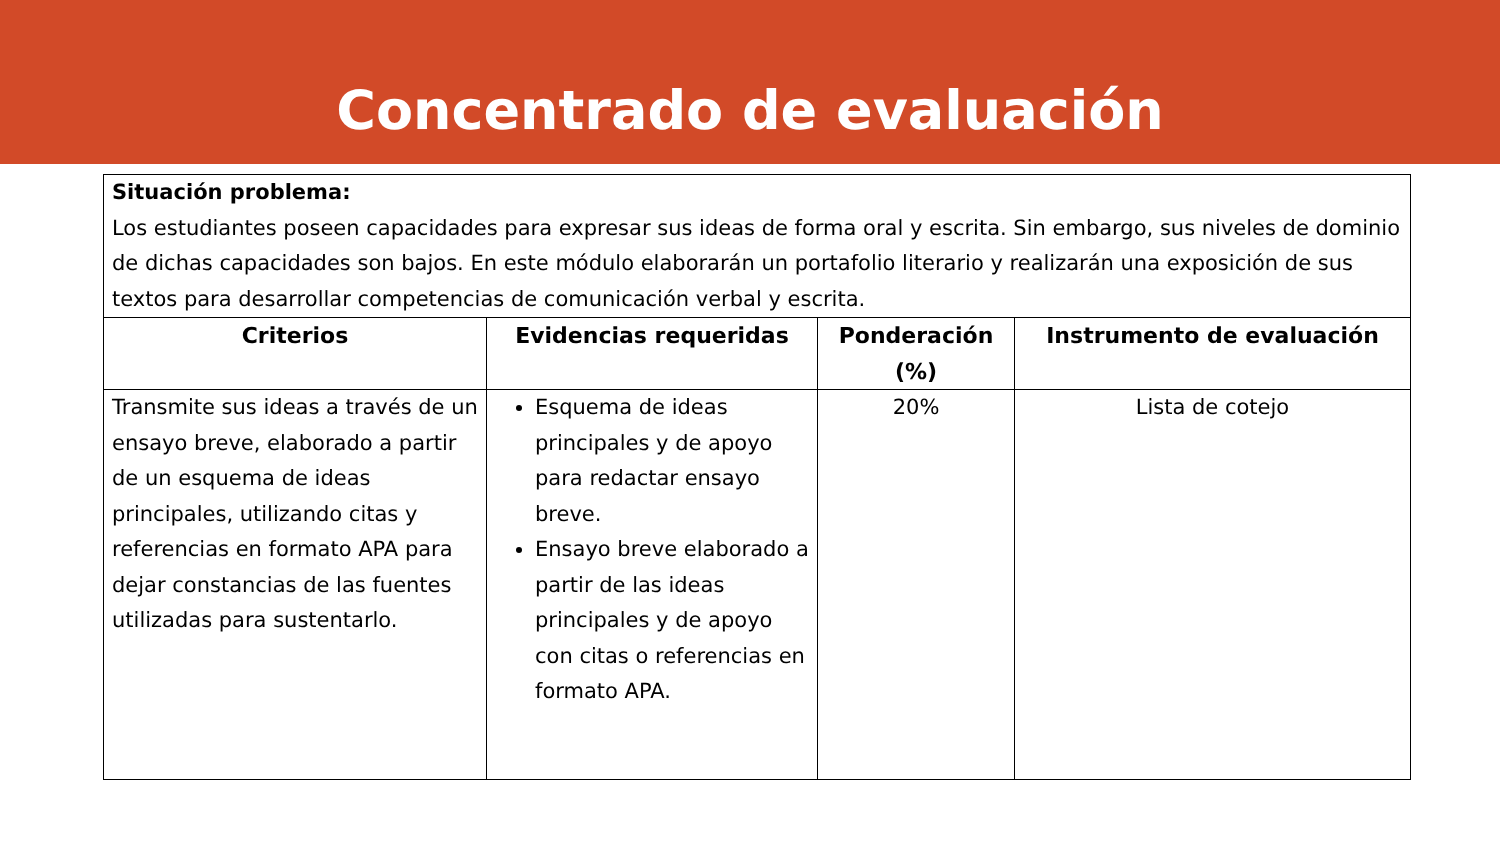Concentrado de evaluación
| Situación problema: Los estudiantes poseen capacidades para expresar sus ideas de forma oral y escrita. Sin embargo, sus niveles de dominio de dichas capacidades son bajos. En este módulo elaborarán un portafolio literario y realizarán una exposición de sus textos para desarrollar competencias de comunicación verbal y escrita. | | | |
| Criterios | Evidencias requeridas | Ponderación (%) | Instrumento de evaluación |
| Transmite sus ideas a través de un ensayo breve, elaborado a partir de un esquema de ideas principales, utilizando citas y referencias en formato APA para dejar constancias de las fuentes utilizadas para sustentarlo. | Esquema de ideas principales y de apoyo para redactar ensayo breve. Ensayo breve elaborado a partir de las ideas principales y de apoyo con citas o referencias en formato APA. | 20% | Lista de cotejo |